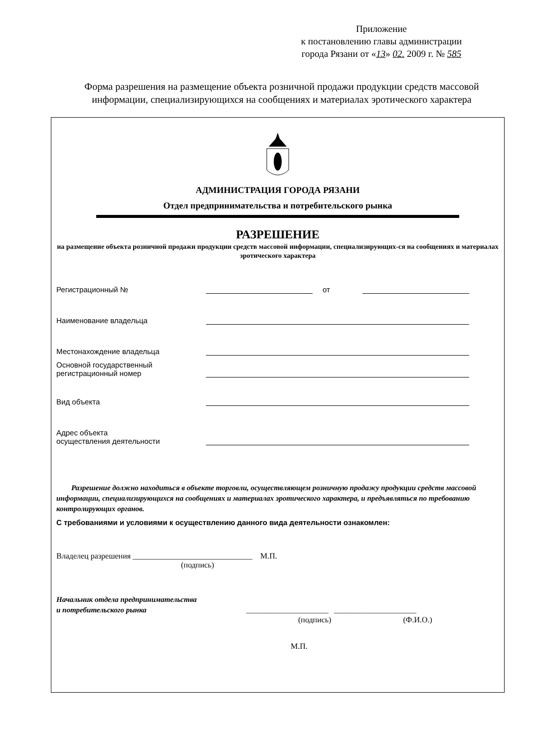Приложение
к постановлению главы администрации
города Рязани от «13» 02. 2009 г. № 585
Форма разрешения на размещение объекта розничной продажи продукции средств массовой информации, специализирующихся на сообщениях и материалах эротического характера
АДМИНИСТРАЦИЯ ГОРОДА РЯЗАНИ
Отдел предпринимательства и потребительского рынка
РАЗРЕШЕНИЕ
на размещение объекта розничной продажи продукции средств массовой информации, специализирующих-ся на сообщениях и материалах эротического характера
Регистрационный № от
Наименование владельца
Местонахождение владельца
Основной государственный
регистрационный номер
Вид объекта
Адрес объекта
осуществления деятельности
Разрешение должно находиться в объекте торговли, осуществляющем розничную продажу продукции средств массовой информации, специализирующихся на сообщениях и материалах эротического характера, и предъявляться по требованию контролирующих органов.
С требованиями и условиями к осуществлению данного вида деятельности ознакомлен:
Владелец разрешения ______________________________ М.П.
(подпись)
Начальник отдела предпринимательства
и потребительского рынка ______________________ ______________________
(подпись) (Ф.И.О.)
М.П.